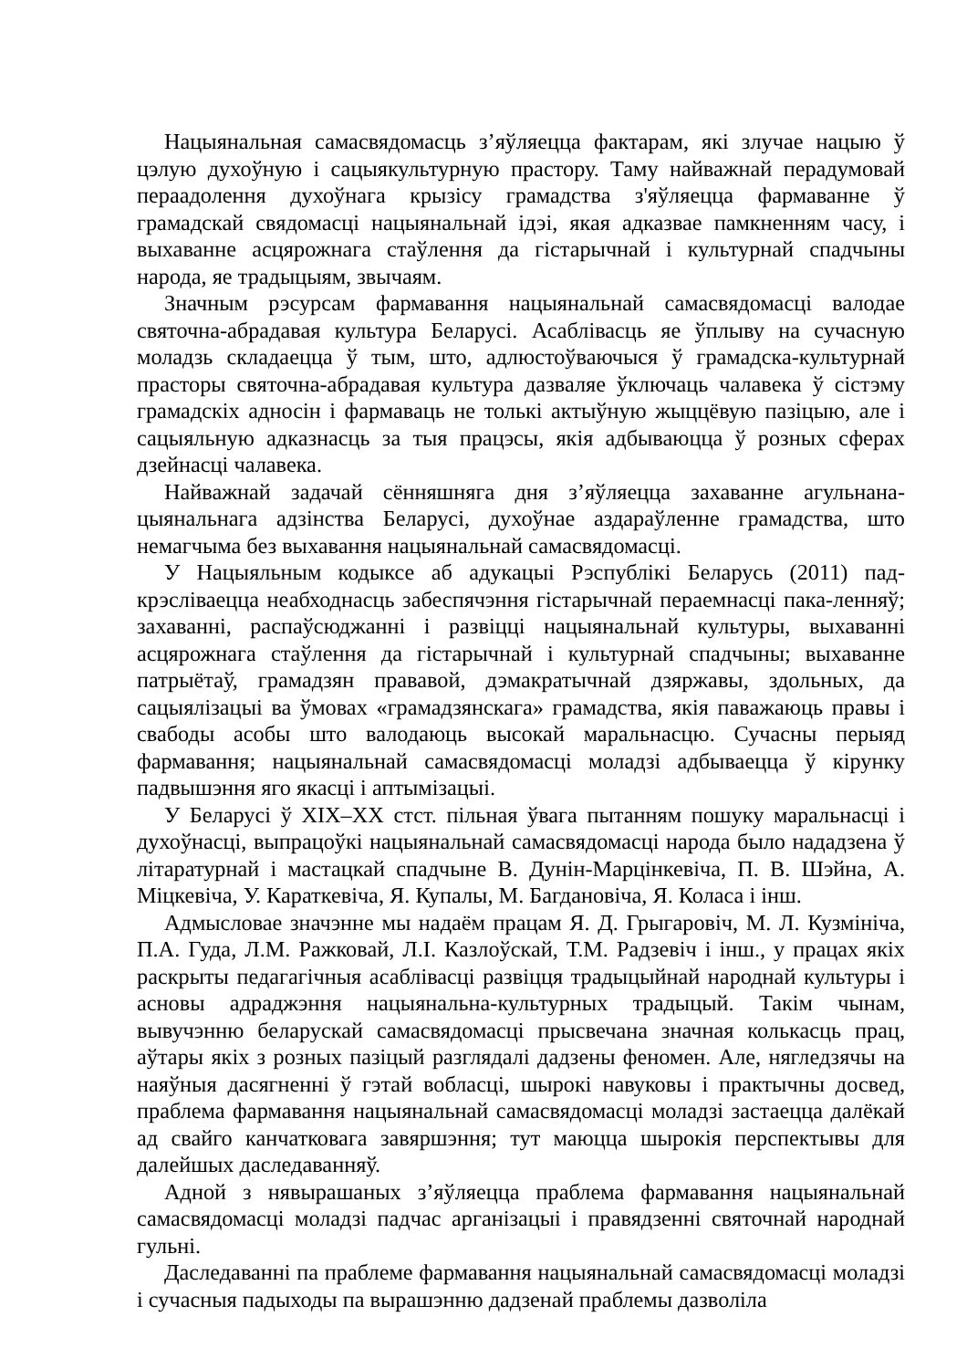Нацыянальная самасвядомасць з’яўляецца фактарам, які злучае нацыю ў цэлую духоўную і сацыякультурную прастору. Таму найважнай перадумовай пераадолення духоўнага крызісу грамадства з'яўляецца фармаванне ў грамадскай свядомасці нацыянальнай ідэі, якая адказвае памкненням часу, і выхаванне асцярожнага стаўлення да гістарычнай і культурнай спадчыны народа, яе традыцыям, звычаям.
Значным рэсурсам фармавання нацыянальнай самасвядомасці валодае святочна-абрадавая культура Беларусі. Асаблівасць яе ўплыву на сучасную моладзь складаецца ў тым, што, адлюстоўваючыся ў грамадска-культурнай прасторы святочна-абрадавая культура дазваляе ўключаць чалавека ў сістэму грамадскіх адносін і фармаваць не толькі актыўную жыццёвую пазіцыю, але і сацыяльную адказнасць за тыя працэсы, якія адбываюцца ў розных сферах дзейнасці чалавека.
Найважнай задачай сённяшняга дня з’яўляецца захаванне агульнана-цыянальнага адзінства Беларусі, духоўнае аздараўленне грамадства, што немагчыма без выхавання нацыянальнай самасвядомасці.
У Нацыяльным кодыксе аб адукацыі Рэспублікі Беларусь (2011) пад-крэсліваецца неабходнасць забеспячэння гістарычнай пераемнасці пака-ленняў; захаванні, распаўсюджанні і развіцці нацыянальнай культуры, выхаванні асцярожнага стаўлення да гістарычнай і культурнай спадчыны; выхаванне патрыётаў, грамадзян прававой, дэмакратычнай дзяржавы, здольных, да сацыялізацыі ва ўмовах «грамадзянскага» грамадства, якія паважаюць правы і свабоды асобы што валодаюць высокай маральнасцю. Сучасны перыяд фармавання; нацыянальнай самасвядомасці моладзі адбываецца ў кірунку падвышэння яго якасці і аптымізацыі.
У Беларусі ў XIX–XX стст. пільная ўвага пытанням пошуку маральнасці і духоўнасці, выпрацоўкі нацыянальнай самасвядомасці народа было нададзена ў літаратурнай і мастацкай спадчыне В. Дунін-Марцінкевіча, П. В. Шэйна, А. Міцкевіча, У. Караткевіча, Я. Купалы, М. Багдановіча, Я. Коласа і інш.
Адмысловае значэнне мы надаём працам Я. Д. Грыгаровіч, М. Л. Кузмініча, П.А. Гуда, Л.М. Ражковай, Л.І. Казлоўскай, Т.М. Радзевіч і інш., у працах якіх раскрыты педагагічныя асаблівасці развіцця традыцыйнай народнай культуры і асновы адраджэння нацыянальна-культурных традыцый. Такім чынам, вывучэнню беларускай самасвядомасці прысвечана значная колькасць прац, аўтары якіх з розных пазіцый разглядалі дадзены феномен. Але, нягледзячы на наяўныя дасягненні ў гэтай вобласці, шырокі навуковы і практычны досвед, праблема фармавання нацыянальнай самасвядомасці моладзі застаецца далёкай ад свайго канчатковага завяршэння; тут маюцца шырокія перспектывы для далейшых даследаванняў.
Адной з нявырашаных з’яўляецца праблема фармавання нацыянальнай самасвядомасці моладзі падчас арганізацыі і правядзенні святочнай народнай гульні.
Даследаванні па праблеме фармавання нацыянальнай самасвядомасці моладзі і сучасныя падыходы па вырашэнню дадзенай праблемы дазволіла